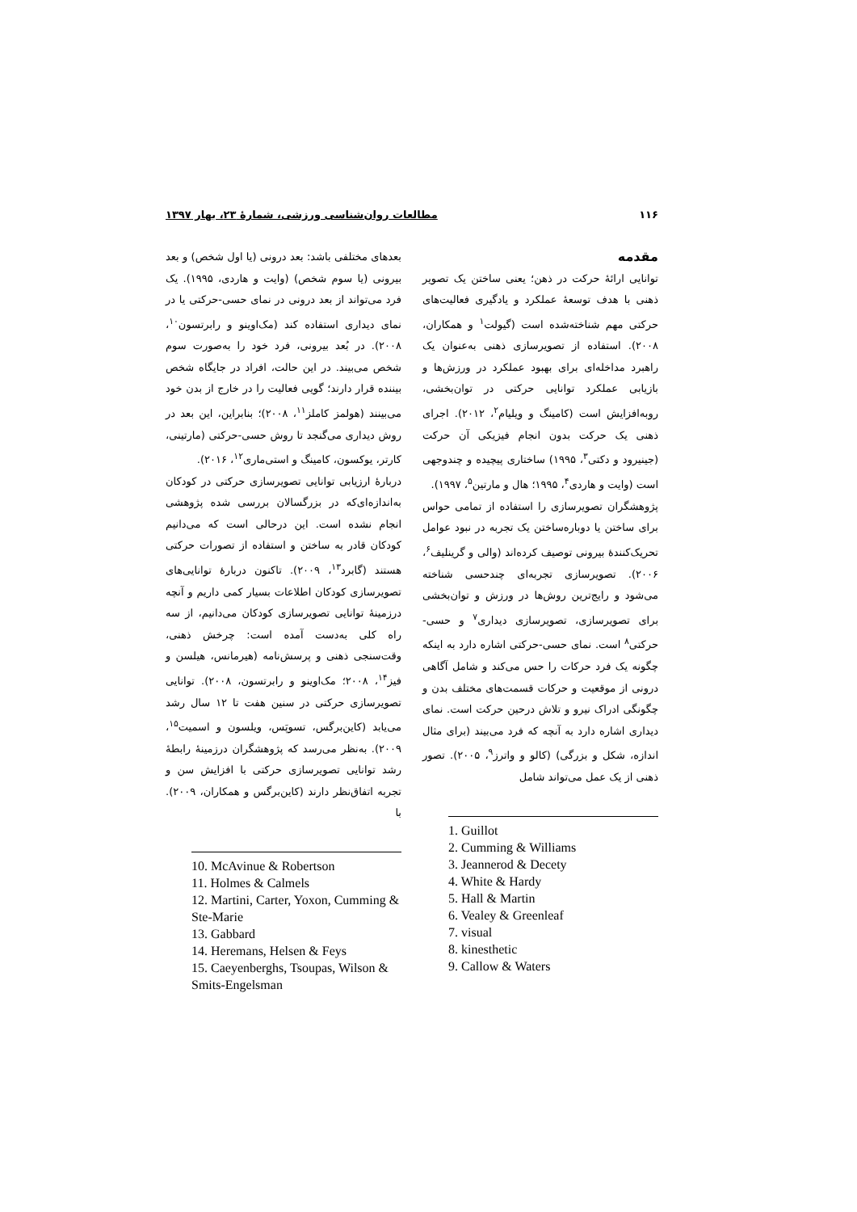۱۱۶ مطالعات روان‌شناسی ورزشی، شمارهٔ ۲۳، بهار ۱۳۹۷
مقدمه
توانایی ارائهٔ حرکت در ذهن؛ یعنی ساختن یک تصویر ذهنی با هدف توسعهٔ عملکرد و یادگیری فعالیت‌های حرکتی مهم شناخته‌شده است (گیولت<sup>۱</sup> و همکاران، ۲۰۰۸). استفاده از تصویرسازی ذهنی به‌عنوان یک راهبرد مداخله‌ای برای بهبود عملکرد در ورزش‌ها و بازیابی عملکرد توانایی حرکتی در توان‌بخشی، روبه‌افزایش است (کامینگ و ویلیام<sup>۲</sup>، ۲۰۱۲). اجرای ذهنی یک حرکت بدون انجام فیزیکی آن حرکت (جینیرود و دکتی<sup>۳</sup>، ۱۹۹۵) ساختاری پیچیده و چندوجهی است (وایت و هاردی<sup>۴</sup>، ۱۹۹۵؛ هال و مارتین<sup>۵</sup>، ۱۹۹۷).
پژوهشگران تصویرسازی را استفاده از تمامی حواس برای ساختن یا دوباره‌ساختن یک تجربه در نبود عوامل تحریک‌کنندهٔ بیرونی توصیف کرده‌اند (والی و گرینلیف<sup>۶</sup>، ۲۰۰۶). تصویرسازی تجربه‌ای چندحسی شناخته می‌شود و رایج‌ترین روش‌ها در ورزش و توان‌بخشی برای تصویرسازی، تصویرسازی دیداری<sup>۷</sup> و حسی-حرکتی<sup>۸</sup> است. نمای حسی-حرکتی اشاره دارد به اینکه چگونه یک فرد حرکات را حس می‌کند و شامل آگاهی درونی از موقعیت و حرکات قسمت‌های مختلف بدن و چگونگی ادراک نیرو و تلاش درحین حرکت است. نمای دیداری اشاره دارد به آنچه که فرد می‌بیند (برای مثال اندازه، شکل و بزرگی) (کالو و واترز<sup>۹</sup>، ۲۰۰۵). تصور ذهنی از یک عمل می‌تواند شامل
1. Guillot
2. Cumming & Williams
3. Jeannerod & Decety
4. White & Hardy
5. Hall & Martin
6. Vealey & Greenleaf
7. visual
8. kinesthetic
9. Callow & Waters
بعدهای مختلفی باشد: بعد درونی (یا اول شخص) و بعد بیرونی (یا سوم شخص) (وایت و هاردی، ۱۹۹۵). یک فرد می‌تواند از بعد درونی در نمای حسی-حرکتی یا در نمای دیداری استفاده کند (مک‌اوینو و رابرتسون<sup>۱۰</sup>، ۲۰۰۸). در بُعد بیرونی، فرد خود را به‌صورت سوم شخص می‌بیند. در این حالت، افراد در جایگاه شخص بیننده قرار دارند؛ گویی فعالیت را در خارج از بدن خود می‌بینند (هولمز کاملز<sup>۱۱</sup>، ۲۰۰۸)؛ بنابراین، این بعد در روش دیداری می‌گنجد تا روش حسی-حرکتی (مارتینی، کارتر، یوکسون، کامینگ و استی‌ماری<sup>۱۲</sup>، ۲۰۱۶).
دربارهٔ ارزیابی توانایی تصویرسازی حرکتی در کودکان به‌اندازه‌ای‌که در بزرگسالان بررسی شده پژوهشی انجام نشده است. این درحالی است که می‌دانیم کودکان قادر به ساختن و استفاده از تصورات حرکتی هستند (گابرد<sup>۱۳</sup>، ۲۰۰۹). تاکنون دربارهٔ توانایی‌های تصویرسازی کودکان اطلاعات بسیار کمی داریم و آنچه درزمینهٔ توانایی تصویرسازی کودکان می‌دانیم، از سه راه کلی به‌دست آمده است: چرخش ذهنی، وقت‌سنجی ذهنی و پرسش‌نامه (هیرمانس، هیلسن و فیز<sup>۱۴</sup>، ۲۰۰۸؛ مک‌اوینو و رابرتسون، ۲۰۰۸). توانایی تصویرسازی حرکتی در سنین هفت تا ۱۲ سال رشد می‌یابد (کاین‌برگس، تسوپَس، ویلسون و اسمیت<sup>۱۵</sup>، ۲۰۰۹). به‌نظر می‌رسد که پژوهشگران درزمینهٔ رابطهٔ رشد توانایی تصویرسازی حرکتی با افزایش سن و تجربه اتفاق‌نظر دارند (کاین‌برگس و همکاران، ۲۰۰۹). با
10. McAvinue & Robertson
11. Holmes & Calmels
12. Martini, Carter, Yoxon, Cumming & Ste-Marie
13. Gabbard
14. Heremans, Helsen & Feys
15. Caeyenberghs, Tsoupas, Wilson & Smits-Engelsman